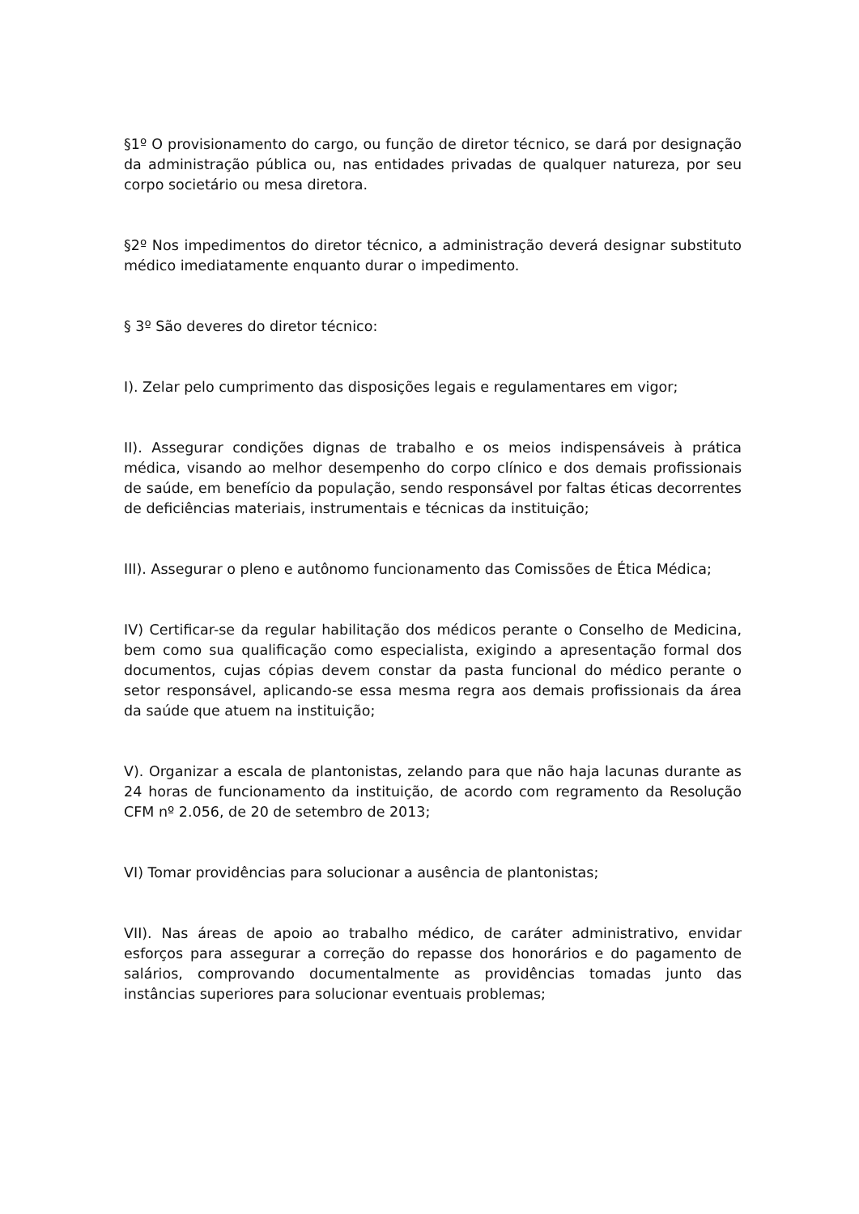§1º O provisionamento do cargo, ou função de diretor técnico, se dará por designação da administração pública ou, nas entidades privadas de qualquer natureza, por seu corpo societário ou mesa diretora.
§2º Nos impedimentos do diretor técnico, a administração deverá designar substituto médico imediatamente enquanto durar o impedimento.
§ 3º São deveres do diretor técnico:
I). Zelar pelo cumprimento das disposições legais e regulamentares em vigor;
II). Assegurar condições dignas de trabalho e os meios indispensáveis à prática médica, visando ao melhor desempenho do corpo clínico e dos demais profissionais de saúde, em benefício da população, sendo responsável por faltas éticas decorrentes de deficiências materiais, instrumentais e técnicas da instituição;
III). Assegurar o pleno e autônomo funcionamento das Comissões de Ética Médica;
IV) Certificar-se da regular habilitação dos médicos perante o Conselho de Medicina, bem como sua qualificação como especialista, exigindo a apresentação formal dos documentos, cujas cópias devem constar da pasta funcional do médico perante o setor responsável, aplicando-se essa mesma regra aos demais profissionais da área da saúde que atuem na instituição;
V). Organizar a escala de plantonistas, zelando para que não haja lacunas durante as 24 horas de funcionamento da instituição, de acordo com regramento da Resolução CFM nº 2.056, de 20 de setembro de 2013;
VI) Tomar providências para solucionar a ausência de plantonistas;
VII). Nas áreas de apoio ao trabalho médico, de caráter administrativo, envidar esforços para assegurar a correção do repasse dos honorários e do pagamento de salários, comprovando documentalmente as providências tomadas junto das instâncias superiores para solucionar eventuais problemas;